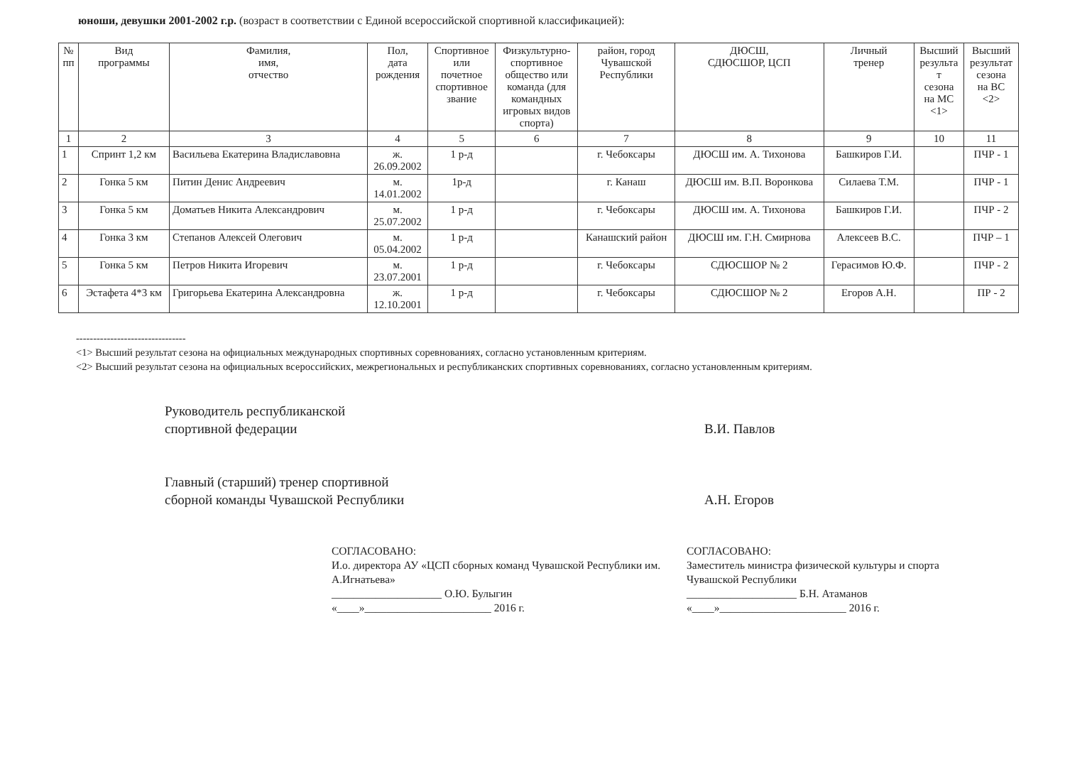юноши, девушки 2001-2002 г.р. (возраст в соответствии с Единой всероссийской спортивной классификацией):
| № пп | Вид программы | Фамилия, имя, отчество | Пол, дата рождения | Спортивное или почетное спортивное звание | Физкультурно- спортивное общество или команда (для командных игровых видов спорта) | район, город Чувашской Республики | ДЮСШ, СДЮСШОР, ЦСП | Личный тренер | Высший результа т сезона на МС <1> | Высший результат сезона на ВС <2> |
| --- | --- | --- | --- | --- | --- | --- | --- | --- | --- | --- |
| 1 | 2 | 3 | 4 | 5 | 6 | 7 | 8 | 9 | 10 | 11 |
| 1 | Спринт 1,2 км | Васильева Екатерина Владиславовна | ж. 26.09.2002 | 1 р-д | | г. Чебоксары | ДЮСШ им. А. Тихонова | Башкиров Г.И. | | ПЧР - 1 |
| 2 | Гонка 5 км | Питин Денис Андреевич | м. 14.01.2002 | 1р-д | | г. Канаш | ДЮСШ им. В.П. Воронкова | Силаева Т.М. | | ПЧР - 1 |
| 3 | Гонка 5 км | Доматьев Никита Александрович | м. 25.07.2002 | 1 р-д | | г. Чебоксары | ДЮСШ им. А. Тихонова | Башкиров Г.И. | | ПЧР - 2 |
| 4 | Гонка 3 км | Степанов Алексей Олегович | м. 05.04.2002 | 1 р-д | | Канашский район | ДЮСШ им. Г.Н. Смирнова | Алексеев В.С. | | ПЧР – 1 |
| 5 | Гонка 5 км | Петров Никита Игоревич | м. 23.07.2001 | 1 р-д | | г. Чебоксары | СДЮСШОР № 2 | Герасимов Ю.Ф. | | ПЧР - 2 |
| 6 | Эстафета 4*3 км | Григорьева Екатерина Александровна | ж. 12.10.2001 | 1 р-д | | г. Чебоксары | СДЮСШОР № 2 | Егоров А.Н. | | ПР - 2 |
--------------------------------
<1> Высший результат сезона на официальных международных спортивных соревнованиях, согласно установленным критериям.
<2> Высший результат сезона на официальных всероссийских, межрегиональных и республиканских спортивных соревнованиях, согласно установленным критериям.
Руководитель республиканской
спортивной федерации
Главный (старший) тренер спортивной
сборной команды Чувашской Республики
В.И. Павлов
А.Н. Егоров
СОГЛАСОВАНО:
И.о. директора АУ «ЦСП сборных команд Чувашской Республики им. А.Игнатьева»
____________________ О.Ю. Булыгин
«____»_______________________ 2016 г.
СОГЛАСОВАНО:
Заместитель министра физической культуры и спорта
Чувашской Республики
____________________ Б.Н. Атаманов
«____»_______________________ 2016 г.